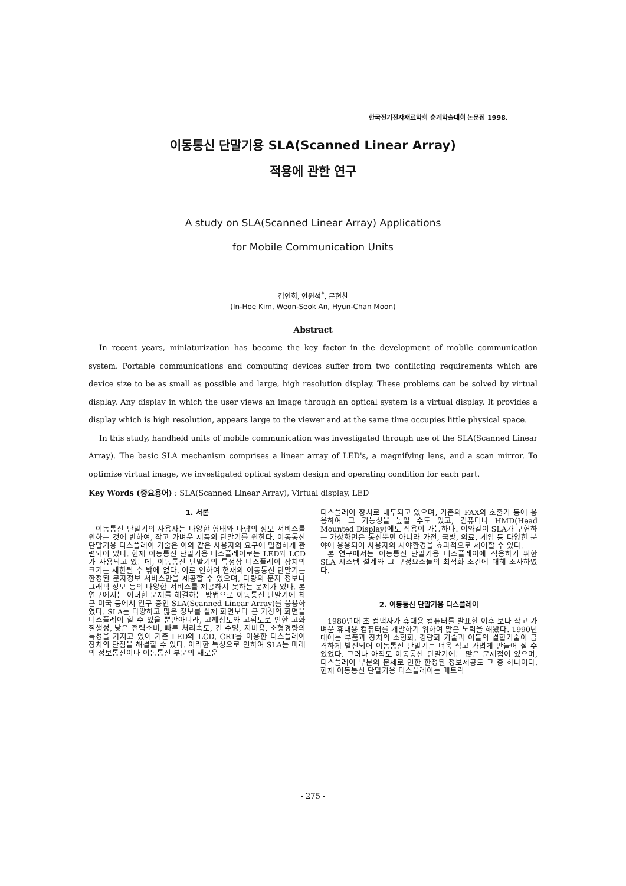한국전기전자재료학회 춘계학술대회 논문집 1998.
이동통신 단말기용 SLA(Scanned Linear Array)
적용에 관한 연구
A study on SLA(Scanned Linear Array) Applications
for Mobile Communication Units
김인회, 안원석<sup>*</sup>, 문현찬
(In-Hoe Kim, Weon-Seok An, Hyun-Chan Moon)
Abstract
In recent years, miniaturization has become the key factor in the development of mobile communication system. Portable communications and computing devices suffer from two conflicting requirements which are device size to be as small as possible and large, high resolution display. These problems can be solved by virtual display. Any display in which the user views an image through an optical system is a virtual display. It provides a display which is high resolution, appears large to the viewer and at the same time occupies little physical space.
In this study, handheld units of mobile communication was investigated through use of the SLA(Scanned Linear Array). The basic SLA mechanism comprises a linear array of LED's, a magnifying lens, and a scan mirror. To optimize virtual image, we investigated optical system design and operating condition for each part.
Key Words (중요용어) : SLA(Scanned Linear Array), Virtual display, LED
1. 서론
이동통신 단말기의 사용자는 다양한 형태와 다량의 정보 서비스를 원하는 것에 반하여, 작고 가벼운 제품의 단말기를 원한다. 이동통신 단말기용 디스플레이 기술은 이와 같은 사용자의 요구에 밀접하게 관련되어 있다. 현재 이동통신 단말기용 디스플레이로는 LED와 LCD가 사용되고 있는데, 이동통신 단말기의 특성상 디스플레이 장치의 크기는 제한될 수 밖에 없다. 이로 인하여 현재의 이동통신 단말기는 한정된 문자정보 서비스만을 제공할 수 있으며, 다량의 문자 정보나 그래픽 정보 등의 다양한 서비스를 제공하지 못하는 문제가 있다. 본 연구에서는 이러한 문제를 해결하는 방법으로 이동통신 단말기에 최근 미국 등에서 연구 중인 SLA(Scanned Linear Array)를 응용하였다. SLA는 다양하고 많은 정보를 실제 화면보다 큰 가상의 화면을 디스플레이 할 수 있을 뿐만아니라, 고해상도와 고휘도로 인한 고화질생성, 낮은 전력소비, 빠른 처리속도, 긴 수명, 저비용, 소형경량의 특성을 가지고 있어 기존 LED와 LCD, CRT를 이용한 디스플레이 장치의 단점을 해결할 수 있다. 이러한 특성으로 인하여 SLA는 미래의 정보통신이나 이동통신 부문의 새로운
디스플레이 장치로 대두되고 있으며, 기존의 FAX와 호출기 등에 응용하여 그 기능성을 높일 수도 있고, 컴퓨터나 HMD(Head Mounted Display)에도 적용이 가능하다. 이와같이 SLA가 구현하는 가상화면은 통신뿐만 아니라 가전, 국방, 의료, 게임 등 다양한 분야에 응용되어 사용자의 시야환경을 효과적으로 제어할 수 있다.
본 연구에서는 이동통신 단말기용 디스플레이에 적용하기 위한 SLA 시스템 설계와 그 구성요소들의 최적화 조건에 대해 조사하였다.
2. 이동통신 단말기용 디스플레이
1980년대 초 컴팩사가 휴대용 컴퓨터를 발표한 이후 보다 작고 가벼운 휴대용 컴퓨터를 개발하기 위하여 많은 노력을 해왔다. 1990년대에는 부품과 장치의 소형화, 경량화 기술과 이들의 결합기술이 급격하게 발전되어 이동통신 단말기는 더욱 작고 가볍게 만들어 질 수 있었다. 그러나 아직도 이동통신 단말기에는 많은 문제점이 있으며, 디스플레이 부분의 문제로 인한 한정된 정보제공도 그 중 하나이다. 현재 이동통신 단말기용 디스플레이는 매트릭
- 275 -